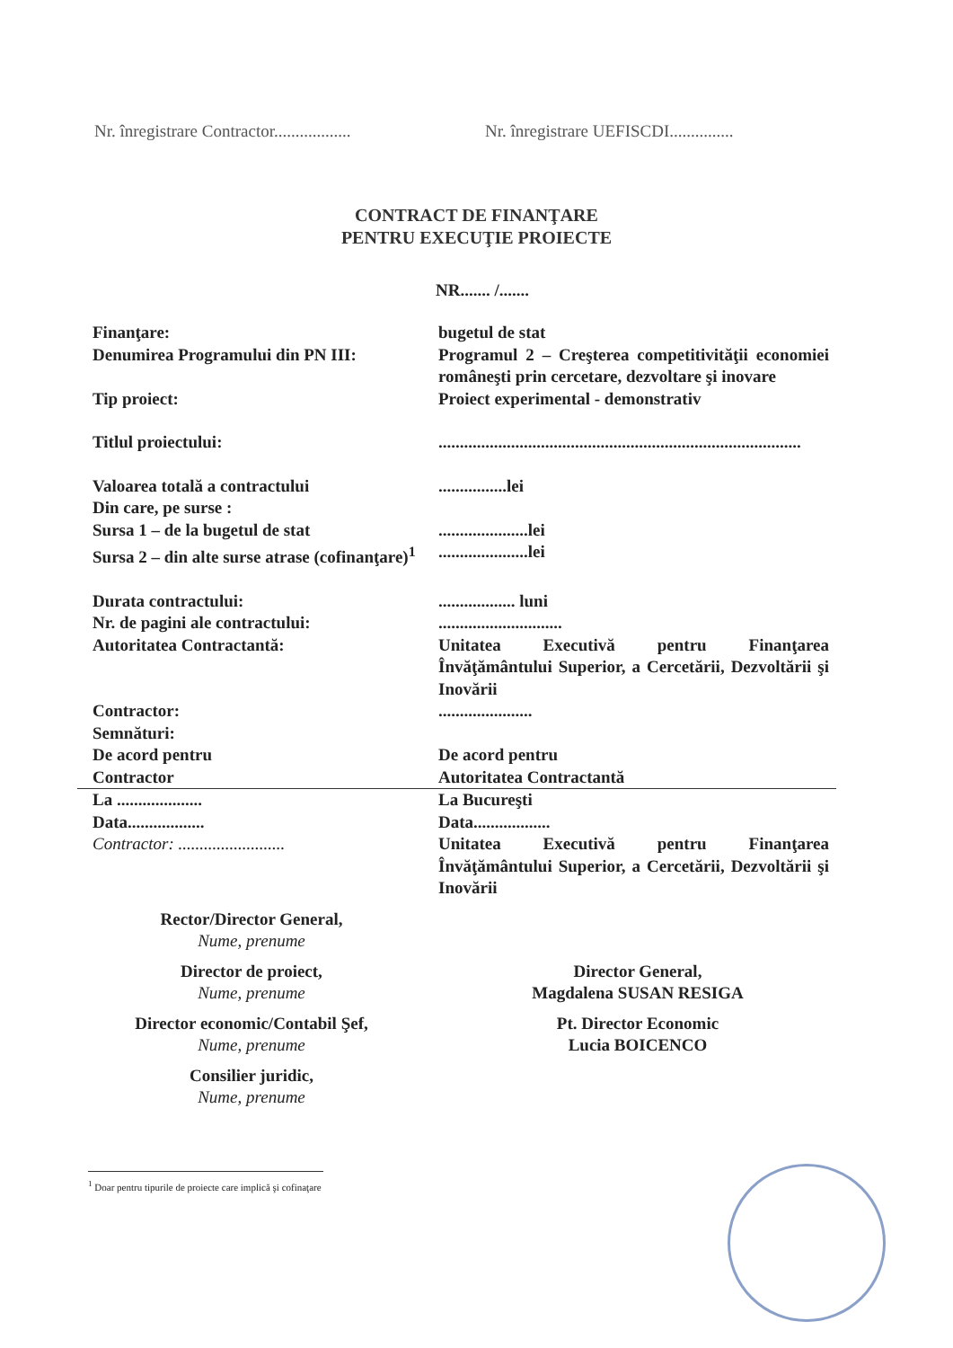Nr. înregistrare Contractor..................
Nr. înregistrare UEFISCDI...............
CONTRACT DE FINANŢARE
PENTRU EXECUŢIE PROIECTE
NR....... /.......
Finanţare: bugetul de stat
Denumirea Programului din PN III: Programul 2 – Creşterea competitivităţii economiei româneşti prin cercetare, dezvoltare şi inovare
Tip proiect: Proiect experimental - demonstrativ
Titlul proiectului: .....................................................................................
Valoarea totală a contractului
Din care, pe surse :
Sursa 1 – de la bugetul de stat
Sursa 2 – din alte surse atrase (cofinanţare)<sup>1</sup>
................lei
.....................lei
.....................lei
Durata contractului:
Nr. de pagini ale contractului:
Autoritatea Contractantă:
.................. luni
.............................
Unitatea Executivă pentru Finanţarea Învăţământului Superior, a Cercetării, Dezvoltării şi Inovării
Contractor:
Semnături:
De acord pentru
Contractor
......................
De acord pentru
Autoritatea Contractantă
La ....................
Data..................
Contractor: .........................
La Bucureşti
Data..................
Unitatea Executivă pentru Finanţarea Învăţământului Superior, a Cercetării, Dezvoltării şi Inovării
Rector/Director General,
Nume, prenume
Director de proiect,
Nume, prenume
Director General,
Magdalena SUSAN RESIGA
Director economic/Contabil Şef,
Nume, prenume
Pt. Director Economic
Lucia BOICENCO
Consilier juridic,
Nume, prenume
<sup>1</sup> Doar pentru tipurile de proiecte care implică şi cofinaţare